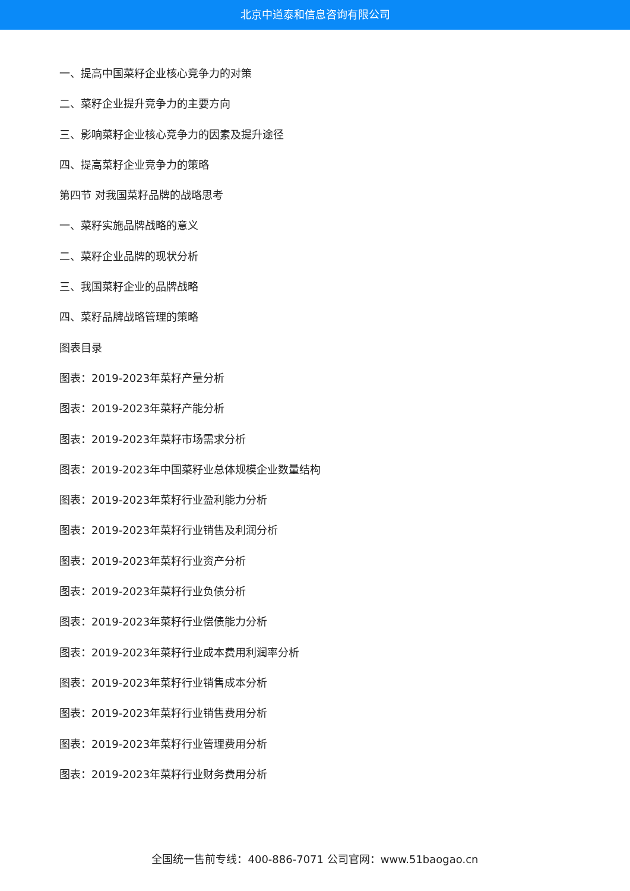北京中道泰和信息咨询有限公司
一、提高中国菜籽企业核心竞争力的对策
二、菜籽企业提升竞争力的主要方向
三、影响菜籽企业核心竞争力的因素及提升途径
四、提高菜籽企业竞争力的策略
第四节 对我国菜籽品牌的战略思考
一、菜籽实施品牌战略的意义
二、菜籽企业品牌的现状分析
三、我国菜籽企业的品牌战略
四、菜籽品牌战略管理的策略
图表目录
图表：2019-2023年菜籽产量分析
图表：2019-2023年菜籽产能分析
图表：2019-2023年菜籽市场需求分析
图表：2019-2023年中国菜籽业总体规模企业数量结构
图表：2019-2023年菜籽行业盈利能力分析
图表：2019-2023年菜籽行业销售及利润分析
图表：2019-2023年菜籽行业资产分析
图表：2019-2023年菜籽行业负债分析
图表：2019-2023年菜籽行业偿债能力分析
图表：2019-2023年菜籽行业成本费用利润率分析
图表：2019-2023年菜籽行业销售成本分析
图表：2019-2023年菜籽行业销售费用分析
图表：2019-2023年菜籽行业管理费用分析
图表：2019-2023年菜籽行业财务费用分析
全国统一售前专线：400-886-7071 公司官网：www.51baogao.cn